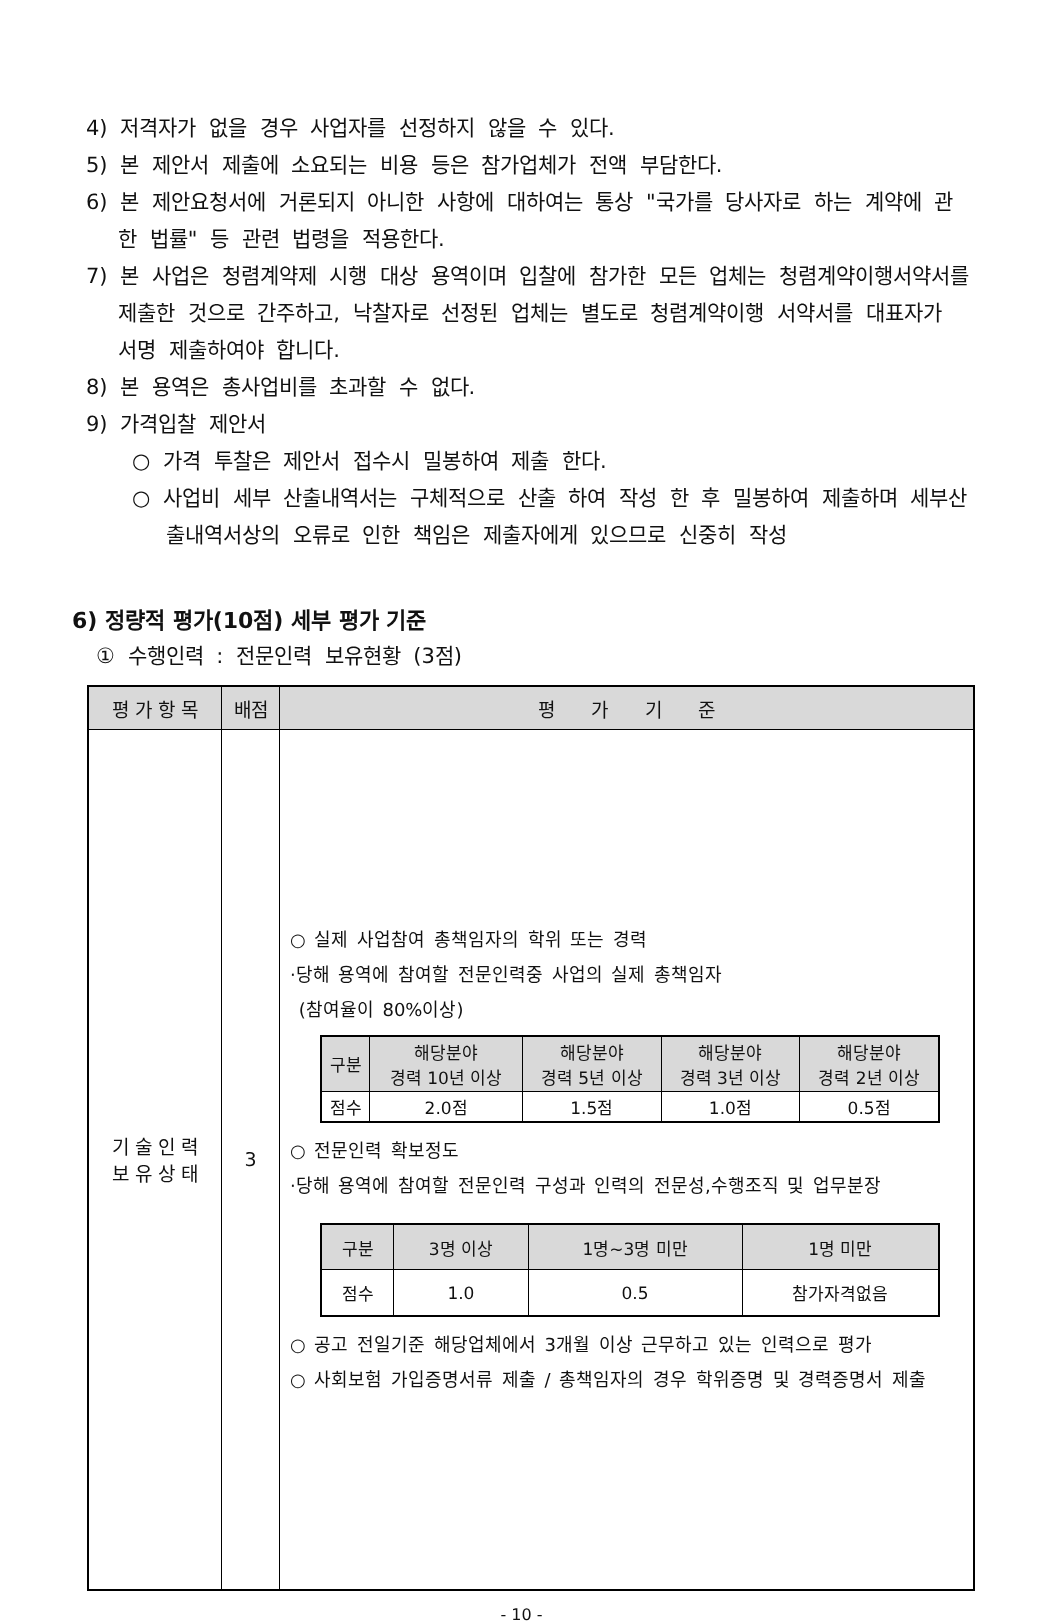4) 저격자가 없을 경우 사업자를 선정하지 않을 수 있다.
5) 본 제안서 제출에 소요되는 비용 등은 참가업체가 전액 부담한다.
6) 본 제안요청서에 거론되지 아니한 사항에 대하여는 통상 "국가를 당사자로 하는 계약에 관한 법률" 등 관련 법령을 적용한다.
7) 본 사업은 청렴계약제 시행 대상 용역이며 입찰에 참가한 모든 업체는 청렴계약이행서약서를 제출한 것으로 간주하고, 낙찰자로 선정된 업체는 별도로 청렴계약이행 서약서를 대표자가 서명 제출하여야 합니다.
8) 본 용역은 총사업비를 초과할 수 없다.
9) 가격입찰 제안서
○ 가격 투찰은 제안서 접수시 밀봉하여 제출 한다.
○ 사업비 세부 산출내역서는 구체적으로 산출 하여 작성 한 후 밀봉하여 제출하며 세부산출내역서상의 오류로 인한 책임은 제출자에게 있으므로 신중히 작성
6) 정량적 평가(10점) 세부 평가 기준
① 수행인력 : 전문인력 보유현황 (3점)
| 평 가 항 목 | 배점 | 평 가 기 준 |
| --- | --- | --- |
| 기 술 인 력 보 유 상 태 | 3 | ○ 실제 사업참여 총책임자의 학위 또는 경력 ·당해 용역에 참여할 전문인력중 사업의 실제 총책임자 (참여율이 80%이상) / 구분 / 해당분야 경력 10년 이상 / 해당분야 경력 5년 이상 / 해당분야 경력 3년 이상 / 해당분야 경력 2년 이상 / / --- / --- / --- / --- / --- / / 점수 / 2.0점 / 1.5점 / 1.0점 / 0.5점 / ○ 전문인력 확보정도 ·당해 용역에 참여할 전문인력 구성과 인력의 전문성,수행조직 및 업무분장 / 구분 / 3명 이상 / 1명~3명 미만 / 1명 미만 / / --- / --- / --- / --- / / 점수 / 1.0 / 0.5 / 참가자격없음 / ○ 공고 전일기준 해당업체에서 3개월 이상 근무하고 있는 인력으로 평가 ○ 사회보험 가입증명서류 제출 / 총책임자의 경우 학위증명 및 경력증명서 제출 |
- 10 -